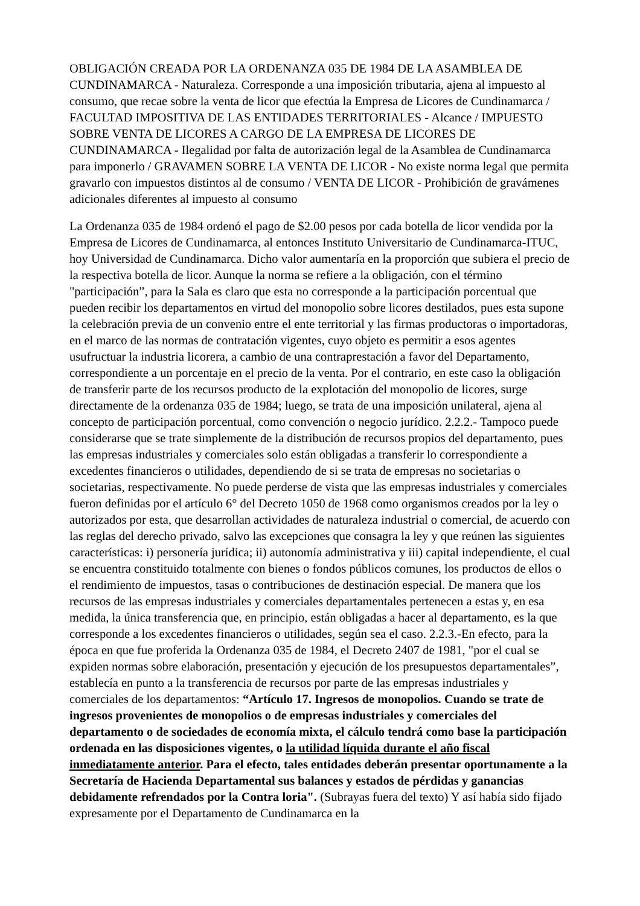OBLIGACIÓN CREADA POR LA ORDENANZA 035 DE 1984 DE LA ASAMBLEA DE CUNDINAMARCA - Naturaleza. Corresponde a una imposición tributaria, ajena al impuesto al consumo, que recae sobre la venta de licor que efectúa la Empresa de Licores de Cundinamarca / FACULTAD IMPOSITIVA DE LAS ENTIDADES TERRITORIALES - Alcance / IMPUESTO SOBRE VENTA DE LICORES A CARGO DE LA EMPRESA DE LICORES DE CUNDINAMARCA - Ilegalidad por falta de autorización legal de la Asamblea de Cundinamarca para imponerlo / GRAVAMEN SOBRE LA VENTA DE LICOR - No existe norma legal que permita gravarlo con impuestos distintos al de consumo / VENTA DE LICOR - Prohibición de gravámenes adicionales diferentes al impuesto al consumo
La Ordenanza 035 de 1984 ordenó el pago de $2.00 pesos por cada botella de licor vendida por la Empresa de Licores de Cundinamarca, al entonces Instituto Universitario de Cundinamarca-ITUC, hoy Universidad de Cundinamarca. Dicho valor aumentaría en la proporción que subiera el precio de la respectiva botella de licor. Aunque la norma se refiere a la obligación, con el término "participación”, para la Sala es claro que esta no corresponde a la participación porcentual que pueden recibir los departamentos en virtud del monopolio sobre licores destilados, pues esta supone la celebración previa de un convenio entre el ente territorial y las firmas productoras o importadoras, en el marco de las normas de contratación vigentes, cuyo objeto es permitir a esos agentes usufructuar la industria licorera, a cambio de una contraprestación a favor del Departamento, correspondiente a un porcentaje en el precio de la venta. Por el contrario, en este caso la obligación de transferir parte de los recursos producto de la explotación del monopolio de licores, surge directamente de la ordenanza 035 de 1984; luego, se trata de una imposición unilateral, ajena al concepto de participación porcentual, como convención o negocio jurídico. 2.2.2.- Tampoco puede considerarse que se trate simplemente de la distribución de recursos propios del departamento, pues las empresas industriales y comerciales solo están obligadas a transferir lo correspondiente a excedentes financieros o utilidades, dependiendo de si se trata de empresas no societarias o societarias, respectivamente. No puede perderse de vista que las empresas industriales y comerciales fueron definidas por el artículo 6° del Decreto 1050 de 1968 como organismos creados por la ley o autorizados por esta, que desarrollan actividades de naturaleza industrial o comercial, de acuerdo con las reglas del derecho privado, salvo las excepciones que consagra la ley y que reúnen las siguientes características: i) personería jurídica; ii) autonomía administrativa y iii) capital independiente, el cual se encuentra constituido totalmente con bienes o fondos públicos comunes, los productos de ellos o el rendimiento de impuestos, tasas o contribuciones de destinación especial. De manera que los recursos de las empresas industriales y comerciales departamentales pertenecen a estas y, en esa medida, la única transferencia que, en principio, están obligadas a hacer al departamento, es la que corresponde a los excedentes financieros o utilidades, según sea el caso. 2.2.3.-En efecto, para la época en que fue proferida la Ordenanza 035 de 1984, el Decreto 2407 de 1981, "por el cual se expiden normas sobre elaboración, presentación y ejecución de los presupuestos departamentales”, establecía en punto a la transferencia de recursos por parte de las empresas industriales y comerciales de los departamentos: “Artículo 17. Ingresos de monopolios. Cuando se trate de ingresos provenientes de monopolios o de empresas industriales y comerciales del departamento o de sociedades de economía mixta, el cálculo tendrá como base la participación ordenada en las disposiciones vigentes, o la utilidad líquida durante el año fiscal inmediatamente anterior. Para el efecto, tales entidades deberán presentar oportunamente a la Secretaría de Hacienda Departamental sus balances y estados de pérdidas y ganancias debidamente refrendados por la Contra loria". (Subrayas fuera del texto) Y así había sido fijado expresamente por el Departamento de Cundinamarca en la